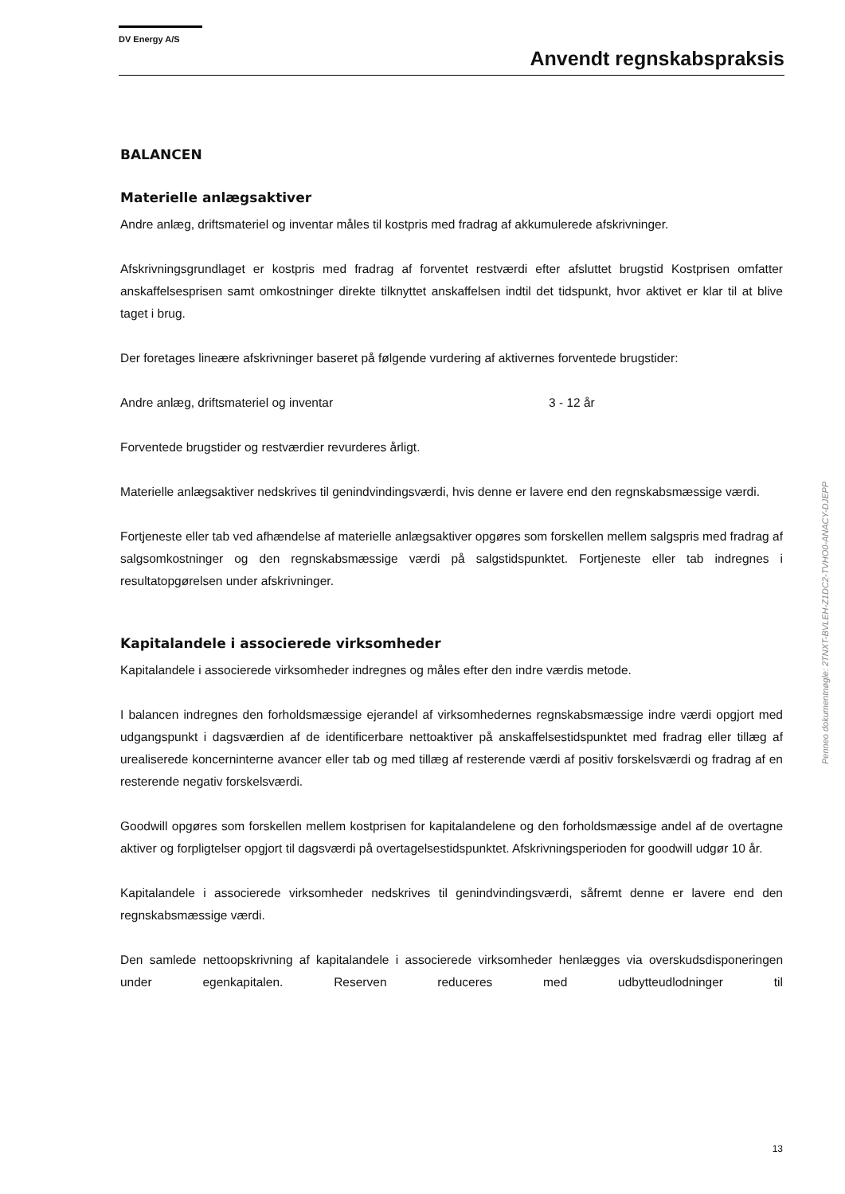DV Energy A/S
Anvendt regnskabspraksis
BALANCEN
Materielle anlægsaktiver
Andre anlæg, driftsmateriel og inventar måles til kostpris med fradrag af akkumulerede afskrivninger.
Afskrivningsgrundlaget er kostpris med fradrag af forventet restværdi efter afsluttet brugstid Kostprisen omfatter anskaffelsesprisen samt omkostninger direkte tilknyttet anskaffelsen indtil det tidspunkt, hvor aktivet er klar til at blive taget i brug.
Der foretages lineære afskrivninger baseret på følgende vurdering af aktivernes forventede brugstider:
Andre anlæg, driftsmateriel og inventar 3 - 12 år
Forventede brugstider og restværdier revurderes årligt.
Materielle anlægsaktiver nedskrives til genindvindingsværdi, hvis denne er lavere end den regnskabsmæssige værdi.
Fortjeneste eller tab ved afhændelse af materielle anlægsaktiver opgøres som forskellen mellem salgspris med fradrag af salgsomkostninger og den regnskabsmæssige værdi på salgstidspunktet. Fortjeneste eller tab indregnes i resultatopgørelsen under afskrivninger.
Kapitalandele i associerede virksomheder
Kapitalandele i associerede virksomheder indregnes og måles efter den indre værdis metode.
I balancen indregnes den forholdsmæssige ejerandel af virksomhedernes regnskabsmæssige indre værdi opgjort med udgangspunkt i dagsværdien af de identificerbare nettoaktiver på anskaffelsestidspunktet med fradrag eller tillæg af urealiserede koncerninterne avancer eller tab og med tillæg af resterende værdi af positiv forskelsværdi og fradrag af en resterende negativ forskelsværdi.
Goodwill opgøres som forskellen mellem kostprisen for kapitalandelene og den forholdsmæssige andel af de overtagne aktiver og forpligtelser opgjort til dagsværdi på overtagelsestidspunktet. Afskrivningsperioden for goodwill udgør 10 år.
Kapitalandele i associerede virksomheder nedskrives til genindvindingsværdi, såfremt denne er lavere end den regnskabsmæssige værdi.
Den samlede nettoopskrivning af kapitalandele i associerede virksomheder henlægges via overskudsdisponeringen under egenkapitalen. Reserven reduceres med udbytteudlodninger til
Penneo dokumentnøgle: 2TNXT-BVLEH-Z1DC2-TVHO0-ANACY-DJEPP
13